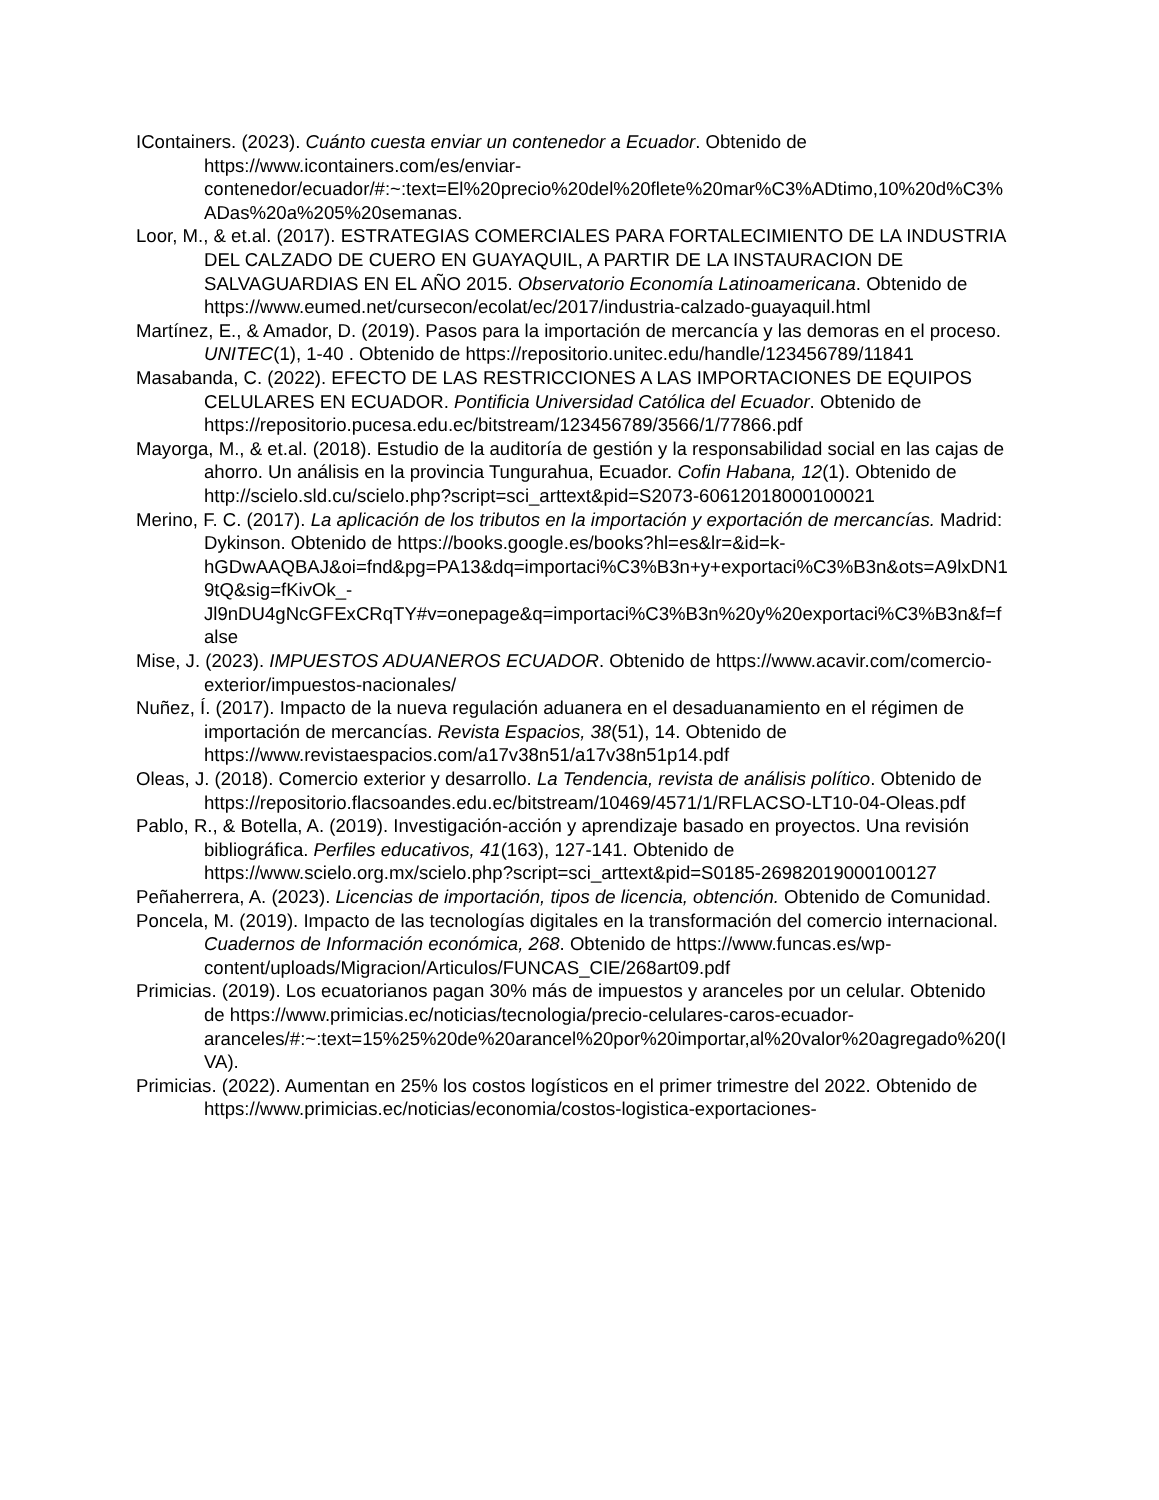IContainers. (2023). Cuánto cuesta enviar un contenedor a Ecuador. Obtenido de https://www.icontainers.com/es/enviar-contenedor/ecuador/#:~:text=El%20precio%20del%20flete%20mar%C3%ADtimo,10%20d%C3%ADas%20a%205%20semanas.
Loor, M., & et.al. (2017). ESTRATEGIAS COMERCIALES PARA FORTALECIMIENTO DE LA INDUSTRIA DEL CALZADO DE CUERO EN GUAYAQUIL, A PARTIR DE LA INSTAURACION DE SALVAGUARDIAS EN EL AÑO 2015. Observatorio Economía Latinoamericana. Obtenido de https://www.eumed.net/cursecon/ecolat/ec/2017/industria-calzado-guayaquil.html
Martínez, E., & Amador, D. (2019). Pasos para la importación de mercancía y las demoras en el proceso. UNITEC(1), 1-40 . Obtenido de https://repositorio.unitec.edu/handle/123456789/11841
Masabanda, C. (2022). EFECTO DE LAS RESTRICCIONES A LAS IMPORTACIONES DE EQUIPOS CELULARES EN ECUADOR. Pontificia Universidad Católica del Ecuador. Obtenido de https://repositorio.pucesa.edu.ec/bitstream/123456789/3566/1/77866.pdf
Mayorga, M., & et.al. (2018). Estudio de la auditoría de gestión y la responsabilidad social en las cajas de ahorro. Un análisis en la provincia Tungurahua, Ecuador. Cofin Habana, 12(1). Obtenido de http://scielo.sld.cu/scielo.php?script=sci_arttext&pid=S2073-60612018000100021
Merino, F. C. (2017). La aplicación de los tributos en la importación y exportación de mercancías. Madrid: Dykinson. Obtenido de https://books.google.es/books?hl=es&lr=&id=k-hGDwAAQBAJ&oi=fnd&pg=PA13&dq=importaci%C3%B3n+y+exportaci%C3%B3n&ots=A9lxDN19tQ&sig=fKivOk_-Jl9nDU4gNcGFExCRqTY#v=onepage&q=importaci%C3%B3n%20y%20exportaci%C3%B3n&f=false
Mise, J. (2023). IMPUESTOS ADUANEROS ECUADOR. Obtenido de https://www.acavir.com/comercio-exterior/impuestos-nacionales/
Nuñez, Í. (2017). Impacto de la nueva regulación aduanera en el desaduanamiento en el régimen de importación de mercancías. Revista Espacios, 38(51), 14. Obtenido de https://www.revistaespacios.com/a17v38n51/a17v38n51p14.pdf
Oleas, J. (2018). Comercio exterior y desarrollo. La Tendencia, revista de análisis político. Obtenido de https://repositorio.flacsoandes.edu.ec/bitstream/10469/4571/1/RFLACSO-LT10-04-Oleas.pdf
Pablo, R., & Botella, A. (2019). Investigación-acción y aprendizaje basado en proyectos. Una revisión bibliográfica. Perfiles educativos, 41(163), 127-141. Obtenido de https://www.scielo.org.mx/scielo.php?script=sci_arttext&pid=S0185-26982019000100127
Peñaherrera, A. (2023). Licencias de importación, tipos de licencia, obtención. Obtenido de Comunidad.
Poncela, M. (2019). Impacto de las tecnologías digitales en la transformación del comercio internacional. Cuadernos de Información económica, 268. Obtenido de https://www.funcas.es/wp-content/uploads/Migracion/Articulos/FUNCAS_CIE/268art09.pdf
Primicias. (2019). Los ecuatorianos pagan 30% más de impuestos y aranceles por un celular. Obtenido de https://www.primicias.ec/noticias/tecnologia/precio-celulares-caros-ecuador-aranceles/#:~:text=15%25%20de%20arancel%20por%20importar,al%20valor%20agregado%20(IVA).
Primicias. (2022). Aumentan en 25% los costos logísticos en el primer trimestre del 2022. Obtenido de https://www.primicias.ec/noticias/economia/costos-logistica-exportaciones-